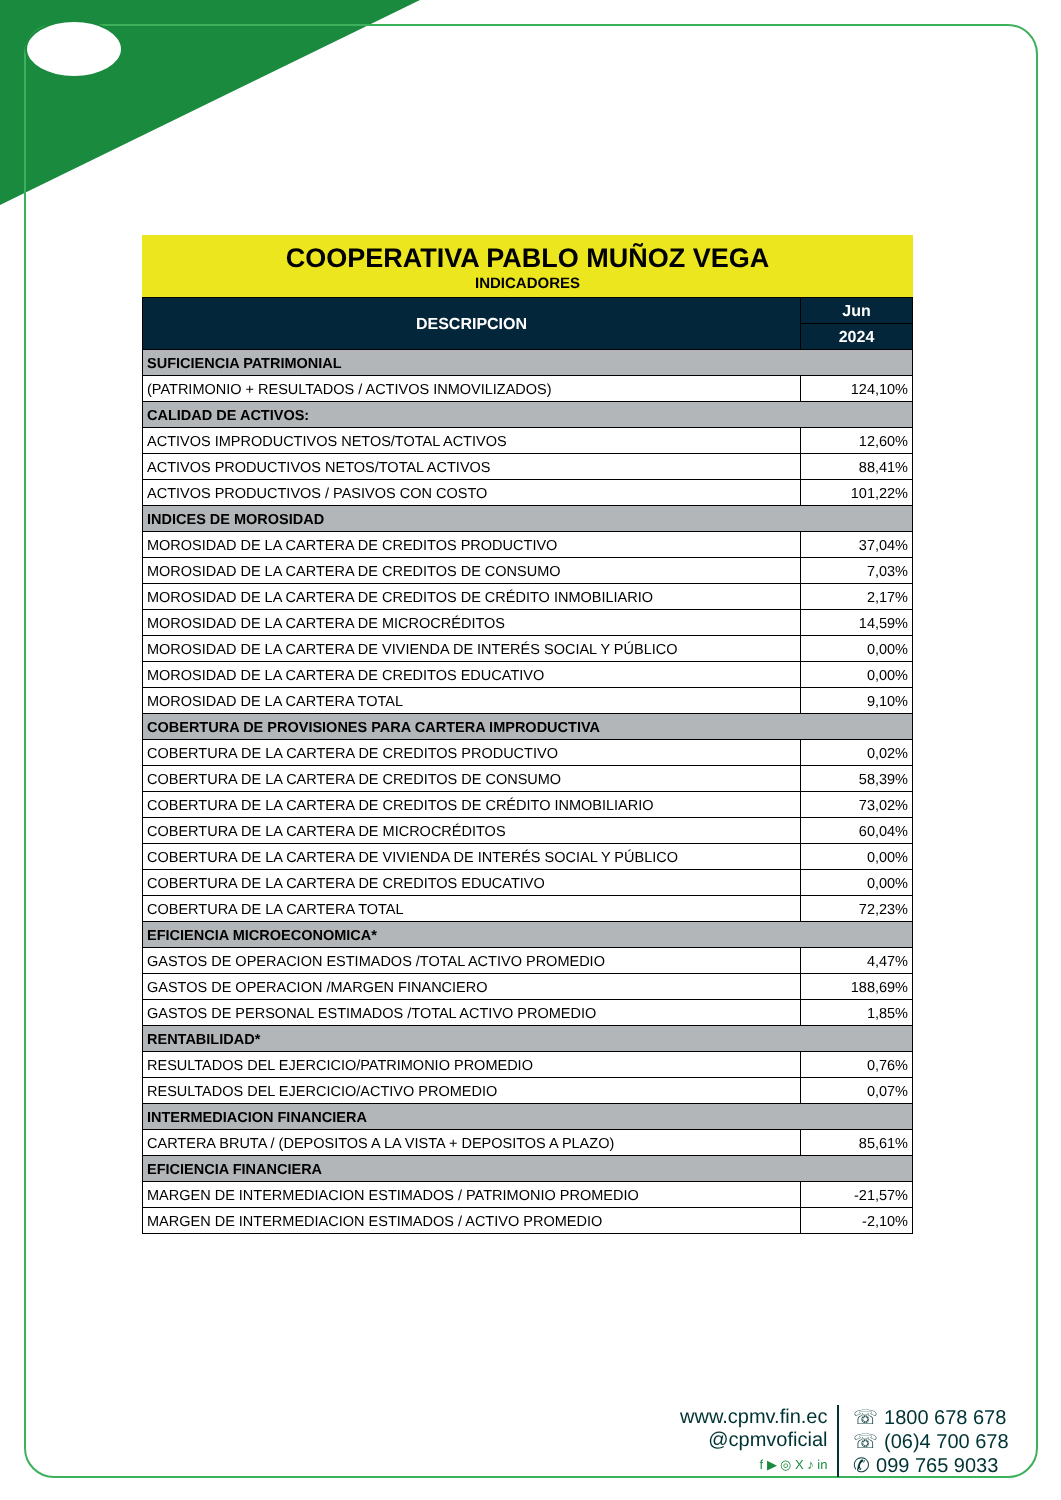COOPERATIVA PABLO MUÑOZ VEGA
INDICADORES
| DESCRIPCION | Jun |
| --- | --- |
| | 2024 |
| SUFICIENCIA PATRIMONIAL | |
| (PATRIMONIO + RESULTADOS / ACTIVOS INMOVILIZADOS) | 124,10% |
| CALIDAD DE ACTIVOS: | |
| ACTIVOS IMPRODUCTIVOS NETOS/TOTAL ACTIVOS | 12,60% |
| ACTIVOS PRODUCTIVOS NETOS/TOTAL ACTIVOS | 88,41% |
| ACTIVOS PRODUCTIVOS / PASIVOS CON COSTO | 101,22% |
| INDICES DE MOROSIDAD | |
| MOROSIDAD DE LA CARTERA DE CREDITOS PRODUCTIVO | 37,04% |
| MOROSIDAD DE LA CARTERA DE CREDITOS DE CONSUMO | 7,03% |
| MOROSIDAD DE LA CARTERA DE CREDITOS DE CRÉDITO INMOBILIARIO | 2,17% |
| MOROSIDAD DE LA CARTERA DE MICROCRÉDITOS | 14,59% |
| MOROSIDAD DE LA CARTERA DE VIVIENDA DE INTERÉS SOCIAL Y PÚBLICO | 0,00% |
| MOROSIDAD DE LA CARTERA DE CREDITOS EDUCATIVO | 0,00% |
| MOROSIDAD DE LA CARTERA TOTAL | 9,10% |
| COBERTURA DE PROVISIONES PARA CARTERA IMPRODUCTIVA | |
| COBERTURA DE LA CARTERA DE CREDITOS PRODUCTIVO | 0,02% |
| COBERTURA DE LA CARTERA DE CREDITOS DE CONSUMO | 58,39% |
| COBERTURA DE LA CARTERA DE CREDITOS DE CRÉDITO INMOBILIARIO | 73,02% |
| COBERTURA DE LA CARTERA DE MICROCRÉDITOS | 60,04% |
| COBERTURA DE LA CARTERA DE VIVIENDA DE INTERÉS SOCIAL Y PÚBLICO | 0,00% |
| COBERTURA DE LA CARTERA DE CREDITOS EDUCATIVO | 0,00% |
| COBERTURA DE LA CARTERA TOTAL | 72,23% |
| EFICIENCIA MICROECONOMICA* | |
| GASTOS DE OPERACION ESTIMADOS /TOTAL ACTIVO PROMEDIO | 4,47% |
| GASTOS DE OPERACION /MARGEN FINANCIERO | 188,69% |
| GASTOS DE PERSONAL ESTIMADOS /TOTAL ACTIVO PROMEDIO | 1,85% |
| RENTABILIDAD* | |
| RESULTADOS DEL EJERCICIO/PATRIMONIO PROMEDIO | 0,76% |
| RESULTADOS DEL EJERCICIO/ACTIVO PROMEDIO | 0,07% |
| INTERMEDIACION FINANCIERA | |
| CARTERA BRUTA / (DEPOSITOS A LA VISTA + DEPOSITOS A PLAZO) | 85,61% |
| EFICIENCIA FINANCIERA | |
| MARGEN DE INTERMEDIACION ESTIMADOS / PATRIMONIO PROMEDIO | -21,57% |
| MARGEN DE INTERMEDIACION ESTIMADOS / ACTIVO PROMEDIO | -2,10% |
www.cpmv.fin.ec
@cpmvoficial
f ▶ ◎ X ♪ in
☏ 1800 678 678
☏ (06)4 700 678
✆ 099 765 9033